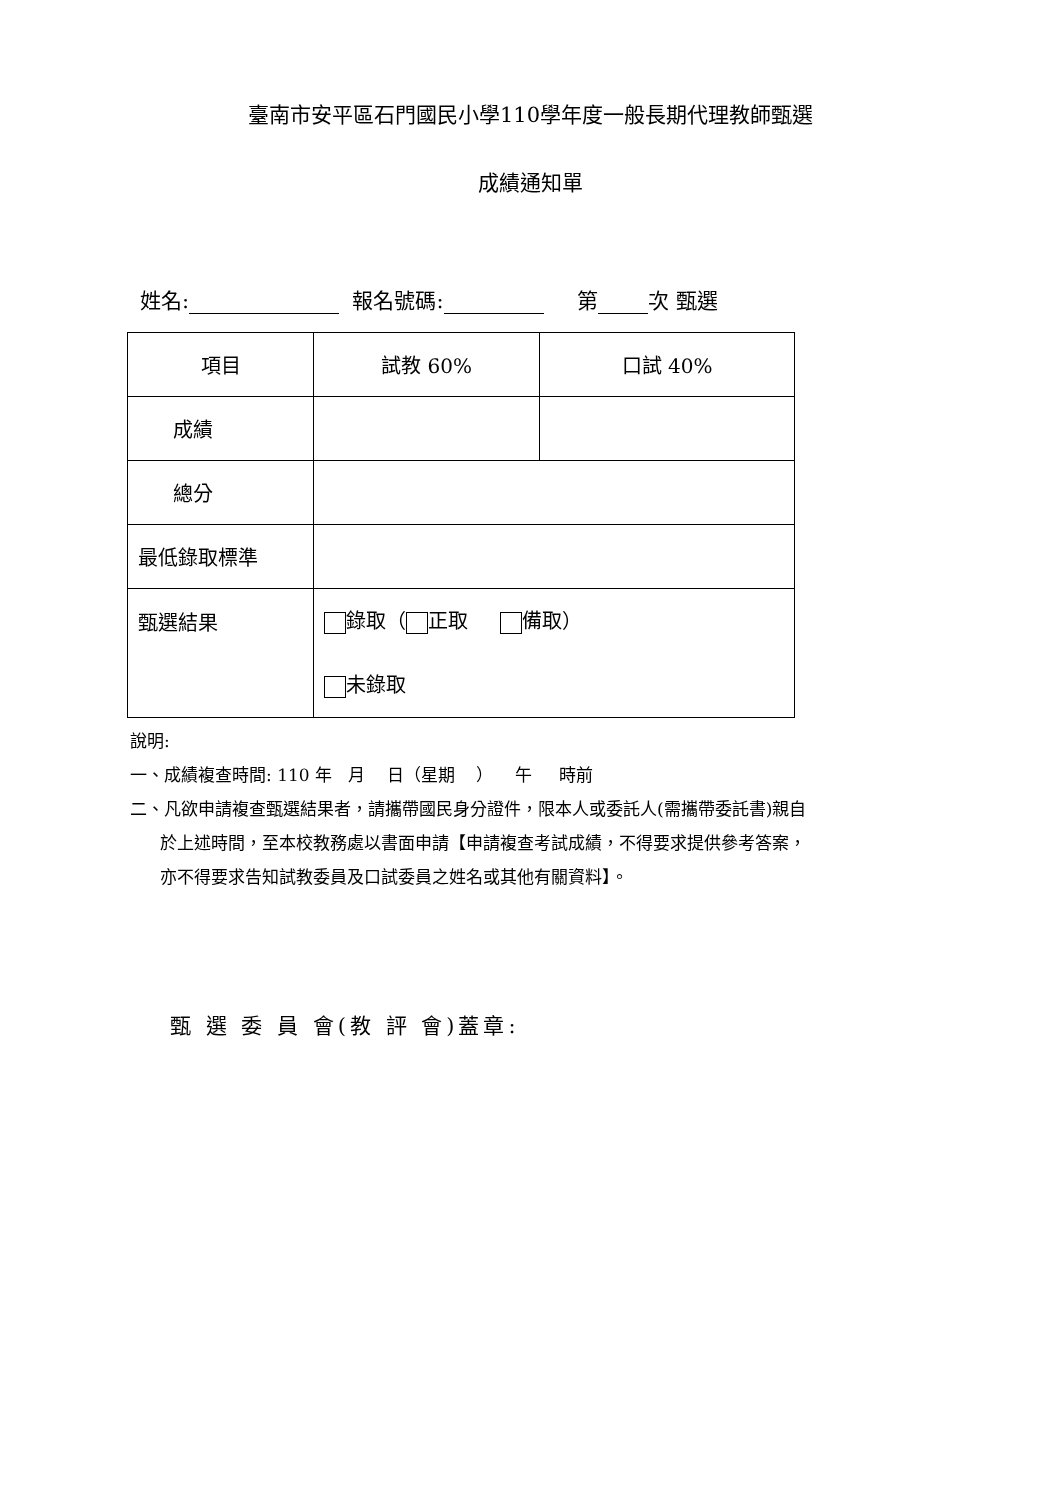臺南市安平區石門國民小學110學年度一般長期代理教師甄選
成績通知單
姓名: 報名號碼: 第 次 甄選
| 項目 | 試教 60% | 口試 40% |
| 成績 | | |
| 總分 | | |
| 最低錄取標準 | | |
| 甄選結果 | 錄取（ 正取 備取） 未錄取 | |
說明:
一、成績複查時間: 110 年 月 日（星期 ） 午 時前
二、凡欲申請複查甄選結果者，請攜帶國民身分證件，限本人或委託人(需攜帶委託書)親自
於上述時間，至本校教務處以書面申請【申請複查考試成績，不得要求提供參考答案，
亦不得要求告知試教委員及口試委員之姓名或其他有關資料】。
甄 選 委 員 會(教 評 會)蓋章: